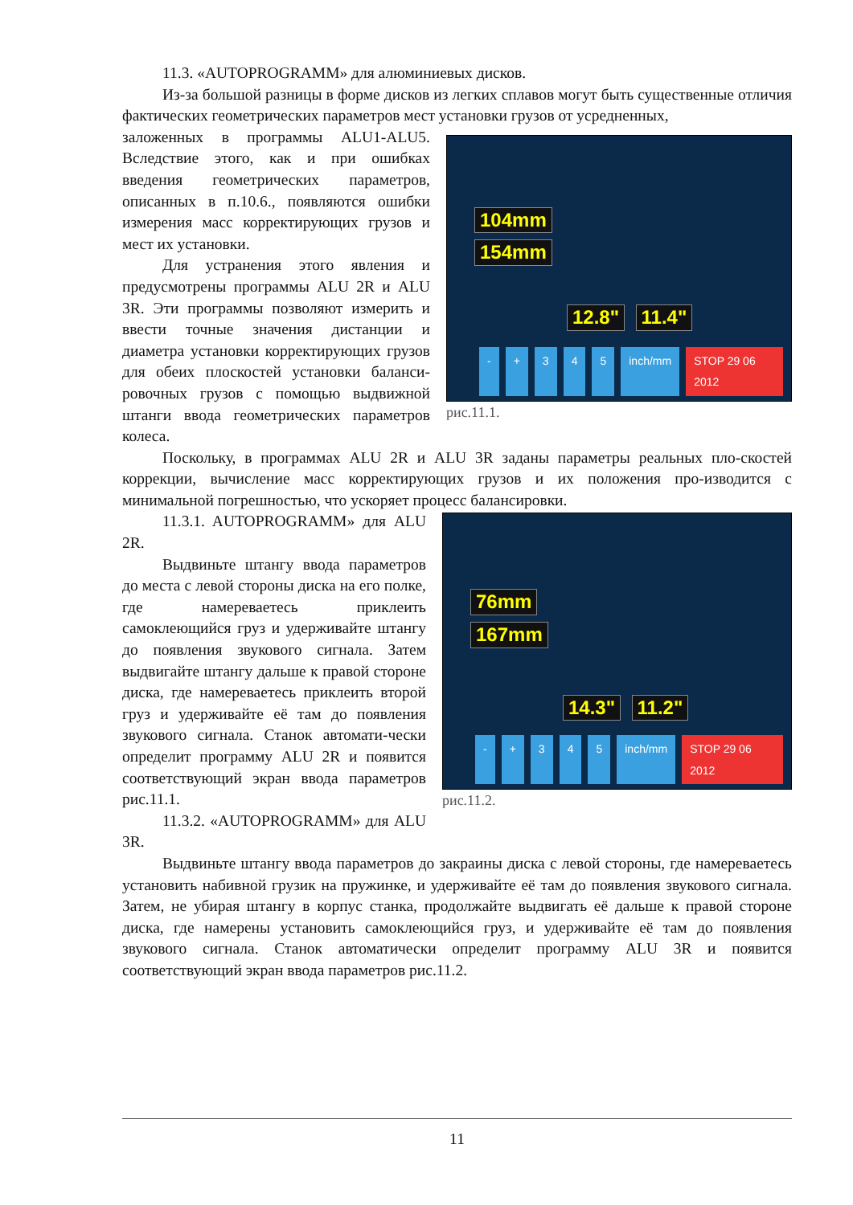11.3. «AUTOPROGRAMM» для алюминиевых дисков.
Из-за большой разницы в форме дисков из легких сплавов могут быть существенные отличия фактических геометрических параметров мест установки грузов от усредненных,
104mm
154mm
12.8" 11.4"
- + 345 inch/mm STOP 29 06 2012
рис.11.1.
заложенных в программы ALU1-ALU5. Вследствие этого, как и при ошибках введения геометрических параметров, описанных в п.10.6., появляются ошибки измерения масс корректирующих грузов и мест их установки.
Для устранения этого явления и предусмотрены программы ALU 2R и ALU 3R. Эти программы позволяют измерить и ввести точные значения дистанции и диаметра установки корректирующих грузов для обеих плоскостей установки баланси-ровочных грузов с помощью выдвижной штанги ввода геометрических параметров колеса.
Поскольку, в программах ALU 2R и ALU 3R заданы параметры реальных пло-скостей коррекции, вычисление масс корректирующих грузов и их положения про-изводится с минимальной погрешностью, что ускоряет процесс балансировки.
76mm
167mm
14.3" 11.2"
- + 345 inch/mm STOP 29 06 2012
рис.11.2.
11.3.1. AUTOPROGRAMM» для ALU 2R.
Выдвиньте штангу ввода параметров до места с левой стороны диска на его полке, где намереваетесь приклеить самоклеющийся груз и удерживайте штангу до появления звукового сигнала. Затем выдвигайте штангу дальше к правой стороне диска, где намереваетесь приклеить второй груз и удерживайте её там до появления звукового сигнала. Станок автомати-чески определит программу ALU 2R и появится соответствующий экран ввода параметров рис.11.1.
11.3.2. «AUTOPROGRAMM» для ALU 3R.
Выдвиньте штангу ввода параметров до закраины диска с левой стороны, где намереваетесь установить набивной грузик на пружинке, и удерживайте её там до появления звукового сигнала. Затем, не убирая штангу в корпус станка, продолжайте выдвигать её дальше к правой стороне диска, где намерены установить самоклеющийся груз, и удерживайте её там до появления звукового сигнала. Станок автоматически определит программу ALU 3R и появится соответствующий экран ввода параметров рис.11.2.
11